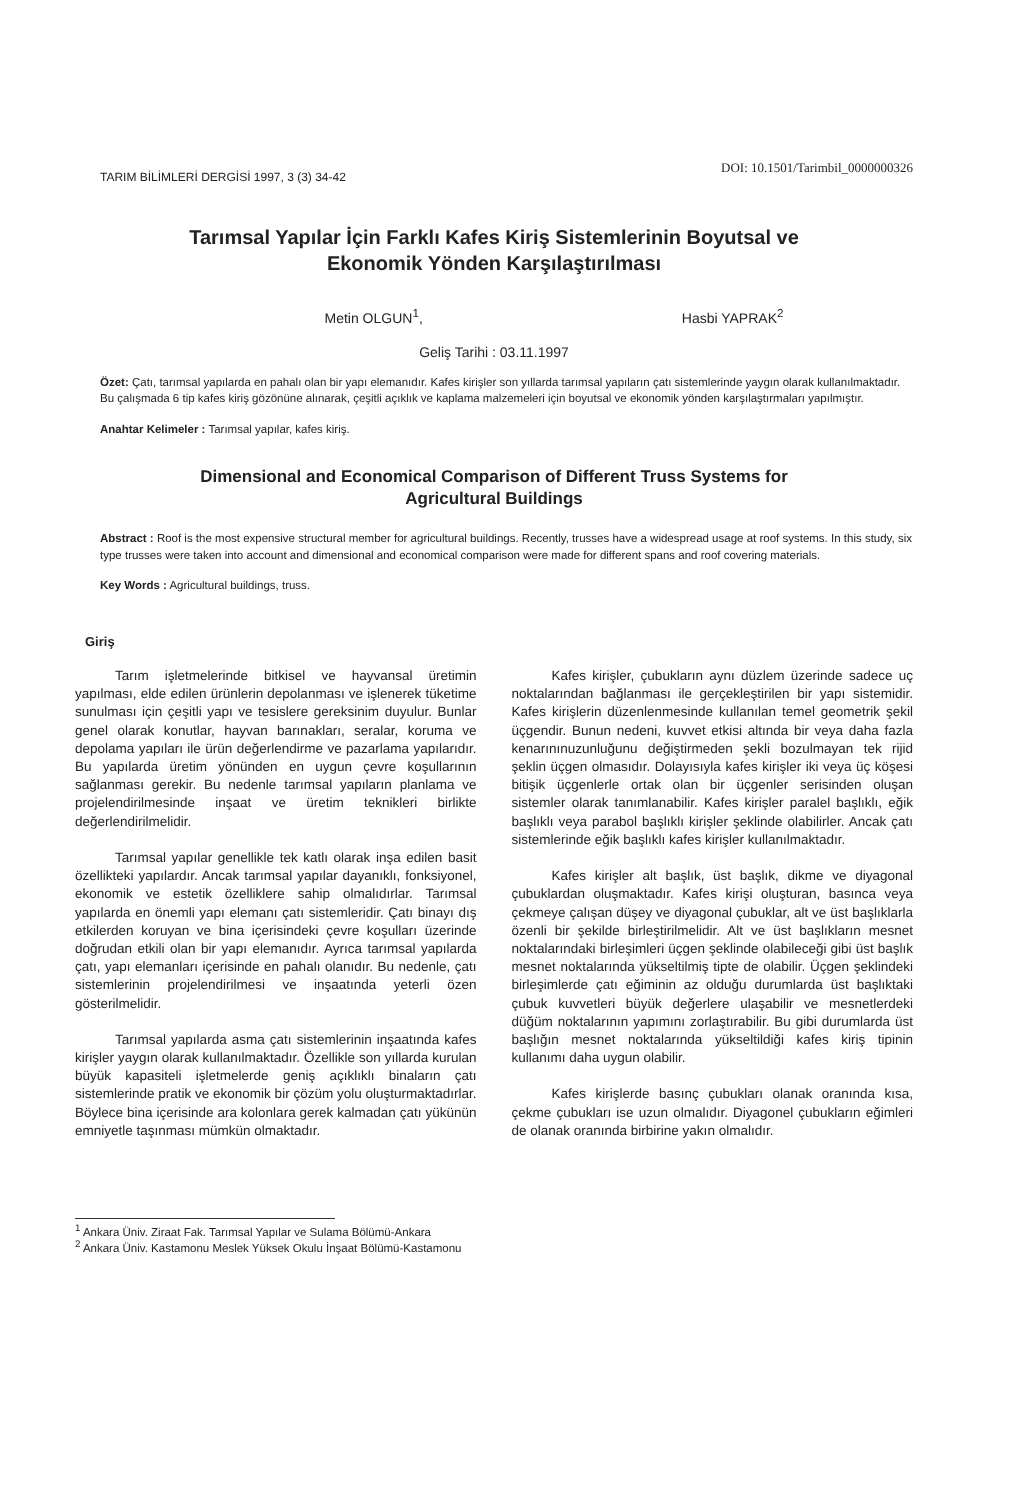TARIM BİLİMLERİ DERGİSİ 1997, 3 (3) 34-42 DOI: 10.1501/Tarimbil_0000000326
Tarımsal Yapılar İçin Farklı Kafes Kiriş Sistemlerinin Boyutsal ve
Ekonomik Yönden Karşılaştırılması
Metin OLGUN<sup>1</sup>, Hasbi YAPRAK<sup>2</sup>
Geliş Tarihi : 03.11.1997
Özet: Çatı, tarımsal yapılarda en pahalı olan bir yapı elemanıdır. Kafes kirişler son yıllarda tarımsal yapıların çatı sistemlerinde yaygın olarak kullanılmaktadır. Bu çalışmada 6 tip kafes kiriş gözönüne alınarak, çeşitli açıklık ve kaplama malzemeleri için boyutsal ve ekonomik yönden karşılaştırmaları yapılmıştır.
Anahtar Kelimeler : Tarımsal yapılar, kafes kiriş.
Dimensional and Economical Comparison of Different Truss Systems for
Agricultural Buildings
Abstract : Roof is the most expensive structural member for agricultural buildings. Recently, trusses have a widespread usage at roof systems. In this study, six type trusses were taken into account and dimensional and economical comparison were made for different spans and roof covering materials.
Key Words : Agricultural buildings, truss.
Giriş
Tarım işletmelerinde bitkisel ve hayvansal üretimin yapılması, elde edilen ürünlerin depolanması ve işlenerek tüketime sunulması için çeşitli yapı ve tesislere gereksinim duyulur. Bunlar genel olarak konutlar, hayvan barınakları, seralar, koruma ve depolama yapıları ile ürün değerlendirme ve pazarlama yapılarıdır. Bu yapılarda üretim yönünden en uygun çevre koşullarının sağlanması gerekir. Bu nedenle tarımsal yapıların planlama ve projelendirilmesinde inşaat ve üretim teknikleri birlikte değerlendirilmelidir.
Tarımsal yapılar genellikle tek katlı olarak inşa edilen basit özellikteki yapılardır. Ancak tarımsal yapılar dayanıklı, fonksiyonel, ekonomik ve estetik özelliklere sahip olmalıdırlar. Tarımsal yapılarda en önemli yapı elemanı çatı sistemleridir. Çatı binayı dış etkilerden koruyan ve bina içerisindeki çevre koşulları üzerinde doğrudan etkili olan bir yapı elemanıdır. Ayrıca tarımsal yapılarda çatı, yapı elemanları içerisinde en pahalı olanıdır. Bu nedenle, çatı sistemlerinin projelendirilmesi ve inşaatında yeterli özen gösterilmelidir.
Tarımsal yapılarda asma çatı sistemlerinin inşaatında kafes kirişler yaygın olarak kullanılmaktadır. Özellikle son yıllarda kurulan büyük kapasiteli işletmelerde geniş açıklıklı binaların çatı sistemlerinde pratik ve ekonomik bir çözüm yolu oluşturmaktadırlar. Böylece bina içerisinde ara kolonlara gerek kalmadan çatı yükünün emniyetle taşınması mümkün olmaktadır.
Kafes kirişler, çubukların aynı düzlem üzerinde sadece uç noktalarından bağlanması ile gerçekleştirilen bir yapı sistemidir. Kafes kirişlerin düzenlenmesinde kullanılan temel geometrik şekil üçgendir. Bunun nedeni, kuvvet etkisi altında bir veya daha fazla kenarınınuzunluğunu değiştirmeden şekli bozulmayan tek rijid şeklin üçgen olmasıdır. Dolayısıyla kafes kirişler iki veya üç köşesi bitişik üçgenlerle ortak olan bir üçgenler serisinden oluşan sistemler olarak tanımlanabilir. Kafes kirişler paralel başlıklı, eğik başlıklı veya parabol başlıklı kirişler şeklinde olabilirler. Ancak çatı sistemlerinde eğik başlıklı kafes kirişler kullanılmaktadır.
Kafes kirişler alt başlık, üst başlık, dikme ve diyagonal çubuklardan oluşmaktadır. Kafes kirişi oluşturan, basınca veya çekmeye çalışan düşey ve diyagonal çubuklar, alt ve üst başlıklarla özenli bir şekilde birleştirilmelidir. Alt ve üst başlıkların mesnet noktalarındaki birleşimleri üçgen şeklinde olabileceği gibi üst başlık mesnet noktalarında yükseltilmiş tipte de olabilir. Üçgen şeklindeki birleşimlerde çatı eğiminin az olduğu durumlarda üst başlıktaki çubuk kuvvetleri büyük değerlere ulaşabilir ve mesnetlerdeki düğüm noktalarının yapımını zorlaştırabilir. Bu gibi durumlarda üst başlığın mesnet noktalarında yükseltildiği kafes kiriş tipinin kullanımı daha uygun olabilir.
Kafes kirişlerde basınç çubukları olanak oranında kısa, çekme çubukları ise uzun olmalıdır. Diyagonel çubukların eğimleri de olanak oranında birbirine yakın olmalıdır.
<sup>1</sup> Ankara Üniv. Ziraat Fak. Tarımsal Yapılar ve Sulama Bölümü-Ankara
<sup>2</sup> Ankara Üniv. Kastamonu Meslek Yüksek Okulu İnşaat Bölümü-Kastamonu